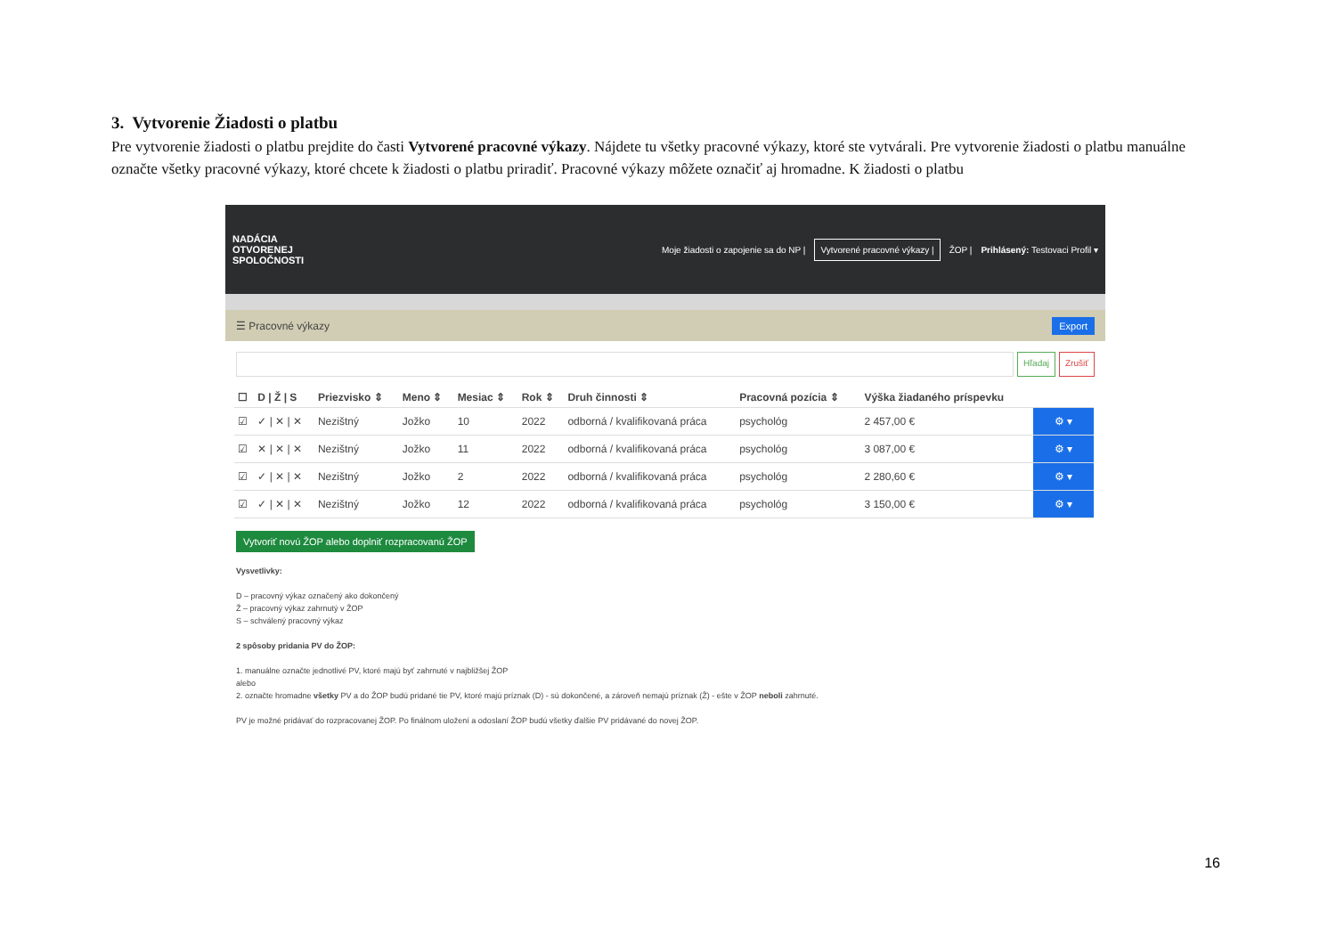3. Vytvorenie Žiadosti o platbu
Pre vytvorenie žiadosti o platbu prejdite do časti Vytvorené pracovné výkazy. Nájdete tu všetky pracovné výkazy, ktoré ste vytvárali. Pre vytvorenie žiadosti o platbu manuálne označte všetky pracovné výkazy, ktoré chcete k žiadosti o platbu priradiť. Pracovné výkazy môžete označiť aj hromadne. K žiadosti o platbu
NADÁCIA
OTVORENEJ
SPOLOČNOSTI
Moje žiadosti o zapojenie sa do NP | Vytvorené pracovné výkazy | ŽOP | Prihlásený: Testovaci Profil ▾
☰ Pracovné výkazy Export
Hľadaj Zrušiť
| ☐ | D / Ž / S | Priezvisko ⇕ | Meno ⇕ | Mesiac ⇕ | Rok ⇕ | Druh činnosti ⇕ | Pracovná pozícia ⇕ | Výška žiadaného príspevku | |
| --- | --- | --- | --- | --- | --- | --- | --- | --- | --- |
| ☑ | ✓ / ✕ / ✕ | Nezištný | Jožko | 10 | 2022 | odborná / kvalifikovaná práca | psychológ | 2 457,00 € | ⚙ ▾ |
| ☑ | ✕ / ✕ / ✕ | Nezištný | Jožko | 11 | 2022 | odborná / kvalifikovaná práca | psychológ | 3 087,00 € | ⚙ ▾ |
| ☑ | ✓ / ✕ / ✕ | Nezištný | Jožko | 2 | 2022 | odborná / kvalifikovaná práca | psychológ | 2 280,60 € | ⚙ ▾ |
| ☑ | ✓ / ✕ / ✕ | Nezištný | Jožko | 12 | 2022 | odborná / kvalifikovaná práca | psychológ | 3 150,00 € | ⚙ ▾ |
Vytvoriť novú ŽOP alebo doplniť rozpracovanú ŽOP
Vysvetlivky:
D – pracovný výkaz označený ako dokončený
Ž – pracovný výkaz zahrnutý v ŽOP
S – schválený pracovný výkaz
2 spôsoby pridania PV do ŽOP:
1. manuálne označte jednotlivé PV, ktoré majú byť zahrnuté v najbližšej ŽOP
alebo
2. označte hromadne všetky PV a do ŽOP budú pridané tie PV, ktoré majú príznak (D) - sú dokončené, a zároveň nemajú príznak (Ž) - ešte v ŽOP neboli zahrnuté.
PV je možné pridávať do rozpracovanej ŽOP. Po finálnom uložení a odoslaní ŽOP budú všetky ďalšie PV pridávané do novej ŽOP.
16